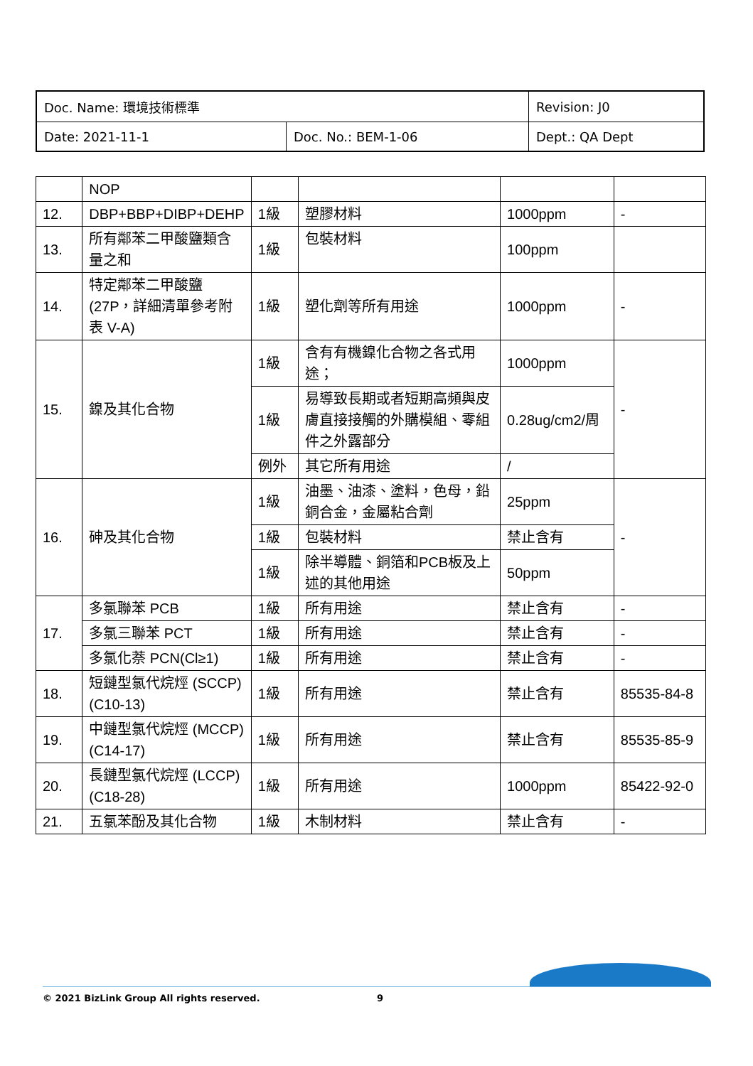| Doc. Name: 環境技術標準 | | Revision: J0 |
| Date: 2021-11-1 | Doc. No.: BEM-1-06 | Dept.: QA Dept |
| | NOP | | | | |
| 12. | DBP+BBP+DIBP+DEHP | 1級 | 塑膠材料 | 1000ppm | - |
| 13. | 所有鄰苯二甲酸鹽類含量之和 | 1級 | 包裝材料 | 100ppm | |
| 14. | 特定鄰苯二甲酸鹽(27P，詳細清單參考附表 V-A) | 1級 | 塑化劑等所有用途 | 1000ppm | - |
| 15. | 鎳及其化合物 | 1級 | 含有有機鎳化合物之各式用途； | 1000ppm | - |
| | | 1級 | 易導致長期或者短期高頻與皮膚直接接觸的外購模組、零組件之外露部分 | 0.28ug/cm2/周 | |
| | | 例外 | 其它所有用途 | / | |
| 16. | 砷及其化合物 | 1級 | 油墨、油漆、塗料，色母，鉛銅合金，金屬粘合劑 | 25ppm | - |
| | | 1級 | 包裝材料 | 禁止含有 | |
| | | 1級 | 除半導體、銅箔和PCB板及上述的其他用途 | 50ppm | |
| 17. | 多氯聯苯 PCB | 1級 | 所有用途 | 禁止含有 | - |
| | 多氯三聯苯 PCT | 1級 | 所有用途 | 禁止含有 | - |
| | 多氯化萘 PCN(Cl≥1) | 1級 | 所有用途 | 禁止含有 | - |
| 18. | 短鏈型氯代烷烴 (SCCP) (C10-13) | 1級 | 所有用途 | 禁止含有 | 85535-84-8 |
| 19. | 中鏈型氯代烷烴 (MCCP) (C14-17) | 1級 | 所有用途 | 禁止含有 | 85535-85-9 |
| 20. | 長鏈型氯代烷烴 (LCCP) (C18-28) | 1級 | 所有用途 | 1000ppm | 85422-92-0 |
| 21. | 五氯苯酚及其化合物 | 1級 | 木制材料 | 禁止含有 | - |
© 2021 BizLink Group All rights reserved. 9